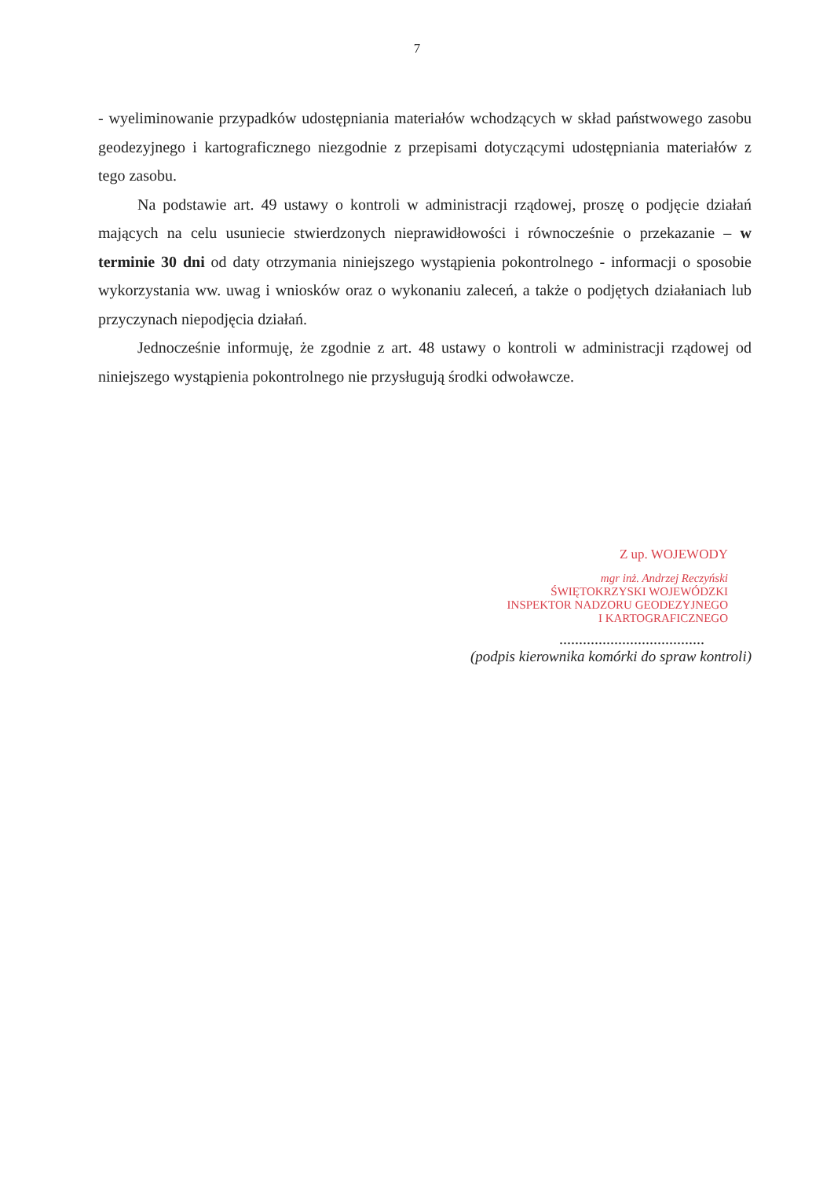7
- wyeliminowanie przypadków udostępniania materiałów wchodzących w skład państwowego zasobu geodezyjnego i kartograficznego niezgodnie z przepisami dotyczącymi udostępniania materiałów z tego zasobu.
Na podstawie art. 49 ustawy o kontroli w administracji rządowej, proszę o podjęcie działań mających na celu usuniecie stwierdzonych nieprawidłowości i równocześnie o przekazanie – w terminie 30 dni od daty otrzymania niniejszego wystąpienia pokontrolnego - informacji o sposobie wykorzystania ww. uwag i wniosków oraz o wykonaniu zaleceń, a także o podjętych działaniach lub przyczynach niepodjęcia działań.
Jednocześnie informuję, że zgodnie z art. 48 ustawy o kontroli w administracji rządowej od niniejszego wystąpienia pokontrolnego nie przysługują środki odwoławcze.
Z up. WOJEWODY
mgr inż. Andrzej Reczyński
ŚWIĘTOKRZYSKI WOJEWÓDZKI
INSPEKTOR NADZORU GEODEZYJNEGO
I KARTOGRAFICZNEGO
.....................................
(podpis kierownika komórki do spraw kontroli)